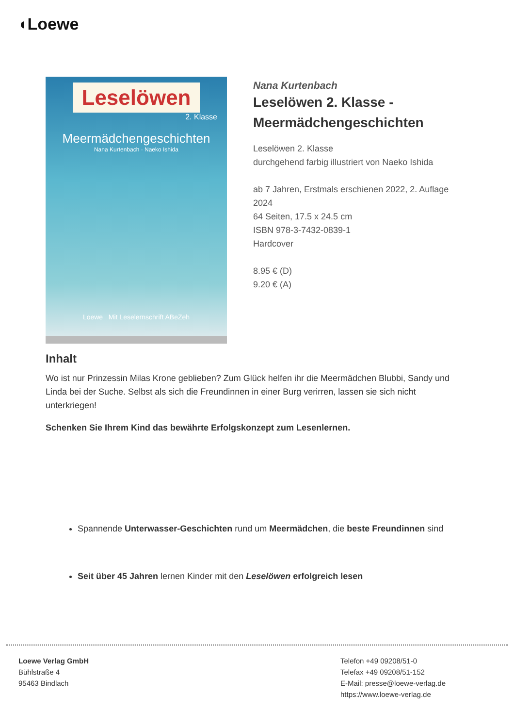◖Loewe
Leselöwen
2. Klasse
Meermädchengeschichten
Nana Kurtenbach · Naeko Ishida
Loewe Mit Leselernschrift ABeZeh
Nana Kurtenbach
Leselöwen 2. Klasse - Meermädchengeschichten
Leselöwen 2. Klasse
durchgehend farbig illustriert von Naeko Ishida
ab 7 Jahren, Erstmals erschienen 2022, 2. Auflage 2024
64 Seiten, 17.5 x 24.5 cm
ISBN 978-3-7432-0839-1
Hardcover
8.95 € (D)
9.20 € (A)
Inhalt
Wo ist nur Prinzessin Milas Krone geblieben? Zum Glück helfen ihr die Meermädchen Blubbi, Sandy und Linda bei der Suche. Selbst als sich die Freundinnen in einer Burg verirren, lassen sie sich nicht unterkriegen!
Schenken Sie Ihrem Kind das bewährte Erfolgskonzept zum Lesenlernen.
Spannende Unterwasser-Geschichten rund um Meermädchen, die beste Freundinnen sind
Seit über 45 Jahren lernen Kinder mit den Leselöwen erfolgreich lesen
Loewe Verlag GmbH
Bühlstraße 4
95463 Bindlach
Telefon +49 09208/51-0
Telefax +49 09208/51-152
E-Mail: presse@loewe-verlag.de
https://www.loewe-verlag.de